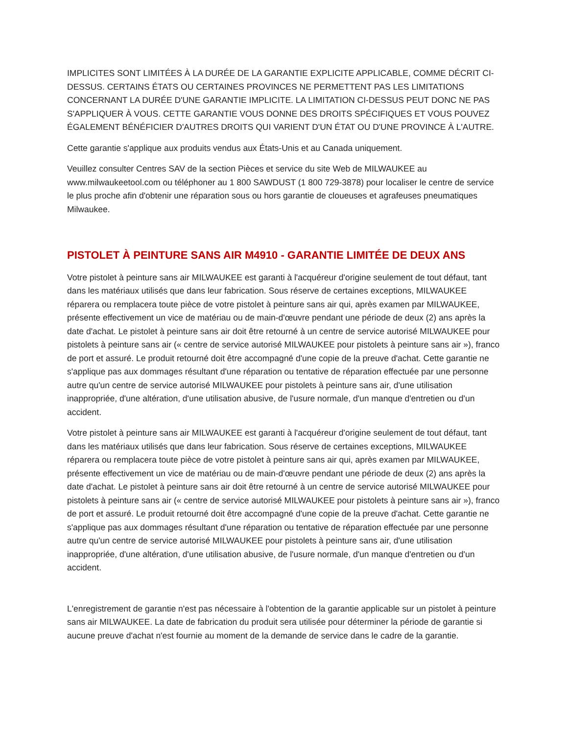IMPLICITES SONT LIMITÉES À LA DURÉE DE LA GARANTIE EXPLICITE APPLICABLE, COMME DÉCRIT CI-DESSUS. CERTAINS ÉTATS OU CERTAINES PROVINCES NE PERMETTENT PAS LES LIMITATIONS CONCERNANT LA DURÉE D'UNE GARANTIE IMPLICITE. LA LIMITATION CI-DESSUS PEUT DONC NE PAS S'APPLIQUER À VOUS. CETTE GARANTIE VOUS DONNE DES DROITS SPÉCIFIQUES ET VOUS POUVEZ ÉGALEMENT BÉNÉFICIER D'AUTRES DROITS QUI VARIENT D'UN ÉTAT OU D'UNE PROVINCE À L'AUTRE.
Cette garantie s'applique aux produits vendus aux États-Unis et au Canada uniquement.
Veuillez consulter Centres SAV de la section Pièces et service du site Web de MILWAUKEE au www.milwaukeetool.com ou téléphoner au 1 800 SAWDUST (1 800 729-3878) pour localiser le centre de service le plus proche afin d'obtenir une réparation sous ou hors garantie de cloueuses et agrafeuses pneumatiques Milwaukee.
PISTOLET À PEINTURE SANS AIR M4910 - GARANTIE LIMITÉE DE DEUX ANS
Votre pistolet à peinture sans air MILWAUKEE est garanti à l'acquéreur d'origine seulement de tout défaut, tant dans les matériaux utilisés que dans leur fabrication. Sous réserve de certaines exceptions, MILWAUKEE réparera ou remplacera toute pièce de votre pistolet à peinture sans air qui, après examen par MILWAUKEE, présente effectivement un vice de matériau ou de main-d'œuvre pendant une période de deux (2) ans après la date d'achat. Le pistolet à peinture sans air doit être retourné à un centre de service autorisé MILWAUKEE pour pistolets à peinture sans air (« centre de service autorisé MILWAUKEE pour pistolets à peinture sans air »), franco de port et assuré. Le produit retourné doit être accompagné d'une copie de la preuve d'achat. Cette garantie ne s'applique pas aux dommages résultant d'une réparation ou tentative de réparation effectuée par une personne autre qu'un centre de service autorisé MILWAUKEE pour pistolets à peinture sans air, d'une utilisation inappropriée, d'une altération, d'une utilisation abusive, de l'usure normale, d'un manque d'entretien ou d'un accident.
Votre pistolet à peinture sans air MILWAUKEE est garanti à l'acquéreur d'origine seulement de tout défaut, tant dans les matériaux utilisés que dans leur fabrication. Sous réserve de certaines exceptions, MILWAUKEE réparera ou remplacera toute pièce de votre pistolet à peinture sans air qui, après examen par MILWAUKEE, présente effectivement un vice de matériau ou de main-d'œuvre pendant une période de deux (2) ans après la date d'achat. Le pistolet à peinture sans air doit être retourné à un centre de service autorisé MILWAUKEE pour pistolets à peinture sans air (« centre de service autorisé MILWAUKEE pour pistolets à peinture sans air »), franco de port et assuré. Le produit retourné doit être accompagné d'une copie de la preuve d'achat. Cette garantie ne s'applique pas aux dommages résultant d'une réparation ou tentative de réparation effectuée par une personne autre qu'un centre de service autorisé MILWAUKEE pour pistolets à peinture sans air, d'une utilisation inappropriée, d'une altération, d'une utilisation abusive, de l'usure normale, d'un manque d'entretien ou d'un accident.
L'enregistrement de garantie n'est pas nécessaire à l'obtention de la garantie applicable sur un pistolet à peinture sans air MILWAUKEE. La date de fabrication du produit sera utilisée pour déterminer la période de garantie si aucune preuve d'achat n'est fournie au moment de la demande de service dans le cadre de la garantie.